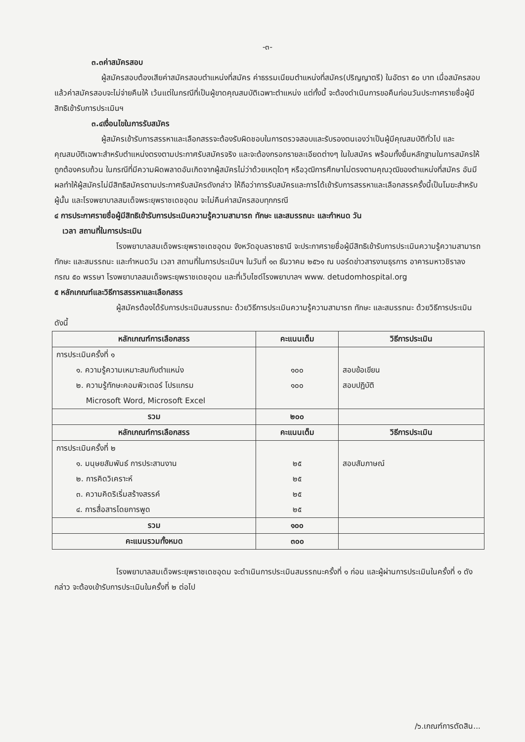-๓-
๓.๓ค่าสมัครสอบ
ผู้สมัครสอบต้องเสียค่าสมัครสอบตำแหน่งที่สมัคร ค่าธรรมเนียมตำแหน่งที่สมัคร(ปริญญาตรี) ในอัตรา ๕๐ บาท เมื่อสมัครสอบแล้วค่าสมัครสอบจะไม่จ่ายคืนให้ เว้นแต่ในกรณีที่เป็นผู้ขาดคุณสมบัติเฉพาะตำแหน่ง แต่ทั้งนี้ จะต้องดำเนินการขอคืนก่อนวันประกาศรายชื่อผู้มีสิทธิเข้ารับการประเมินฯ
๓.๔เงื่อนไขในการรับสมัคร
ผู้สมัครเข้ารับการสรรหาและเลือกสรรจะต้องรับผิดชอบในการตรวจสอบและรับรองตนเองว่าเป็นผู้มีคุณสมบัติทั่วไป และคุณสมบัติเฉพาะสำหรับตำแหน่งตรงตามประกาศรับสมัครจริง และจะต้องกรอกรายละเอียดต่างๆ ในใบสมัคร พร้อมทั้งยื่นหลักฐานในการสมัครให้ถูกต้องครบถ้วน ในกรณีที่มีความผิดพลาดอันเกิดจากผู้สมัครไม่ว่าด้วยเหตุใดๆ หรือวุฒิการศึกษาไม่ตรงตามคุณวุฒิของตำแหน่งที่สมัคร อันมีผลทำให้ผู้สมัครไม่มีสิทธิสมัครตามประกาศรับสมัครดังกล่าว ให้ถือว่าการรับสมัครและการได้เข้ารับการสรรหาและเลือกสรรครั้งนี้เป็นโมฆะสำหรับผู้นั้น และโรงพยาบาลสมเด็จพระยุพราชเดชอุดม จะไม่คืนค่าสมัครสอบทุกกรณี
๔ การประกาศรายชื่อผู้มีสิทธิเข้ารับการประเมินความรู้ความสามารถ ทักษะ และสมรรถนะ และกำหนด วัน
เวลา สถานที่ในการประเมิน
โรงพยาบาลสมเด็จพระยุพราชเดชอุดม จังหวัดอุบลราชธานี จะประกาศรายชื่อผู้มีสิทธิเข้ารับการประเมินความรู้ความสามารถ ทักษะ และสมรรถนะ และกำหนดวัน เวลา สถานที่ในการประเมินฯ ในวันที่ ๑๓ ธันวาคม ๒๕๖๑ ณ บอร์ดข่าวสารงานธุรการ อาคารมหาวชิราลงกรณ ๕๐ พรรษา โรงพยาบาลสมเด็จพระยุพราชเดชอุดม และที่เว็บไซด์โรงพยาบาลฯ www. detudomhospital.org
๕ หลักเกณฑ์และวิธีการสรรหาและเลือกสรร
ผู้สมัครต้องได้รับการประเมินสมรรถนะ ด้วยวิธีการประเมินความรู้ความสามารถ ทักษะ และสมรรถนะ ด้วยวิธีการประเมิน ดังนี้
| หลักเกณฑ์การเลือกสรร | คะแนนเต็ม | วิธีการประเมิน |
| --- | --- | --- |
| การประเมินครั้งที่ ๑ ๑. ความรู้ความเหมาะสมกับตำแหน่ง ๒. ความรู้ทักษะคอมพิวเตอร์ โปรแกรม Microsoft Word, Microsoft Excel | ๑๐๐ ๑๐๐ | สอบข้อเขียน สอบปฏิบัติ |
| รวม | ๒๐๐ | |
| หลักเกณฑ์การเลือกสรร | คะแนนเต็ม | วิธีการประเมิน |
| การประเมินครั้งที่ ๒ ๑. มนุษยสัมพันธ์ การประสานงาน ๒. การคิดวิเคราะห์ ๓. ความคิดริเริ่มสร้างสรรค์ ๔. การสื่อสารโดยการพูด | ๒๕ ๒๕ ๒๕ ๒๕ | สอบสัมภาษณ์ |
| รวม | ๑๐๐ | |
| คะแนนรวมทั้งหมด | ๓๐๐ | |
โรงพยาบาลสมเด็จพระยุพราชเดชอุดม จะดำเนินการประเมินสมรรถนะครั้งที่ ๑ ก่อน และผู้ผ่านการประเมินในครั้งที่ ๑ ดังกล่าว จะต้องเข้ารับการประเมินในครั้งที่ ๒ ต่อไป
/๖.เกณฑ์การตัดสิน...